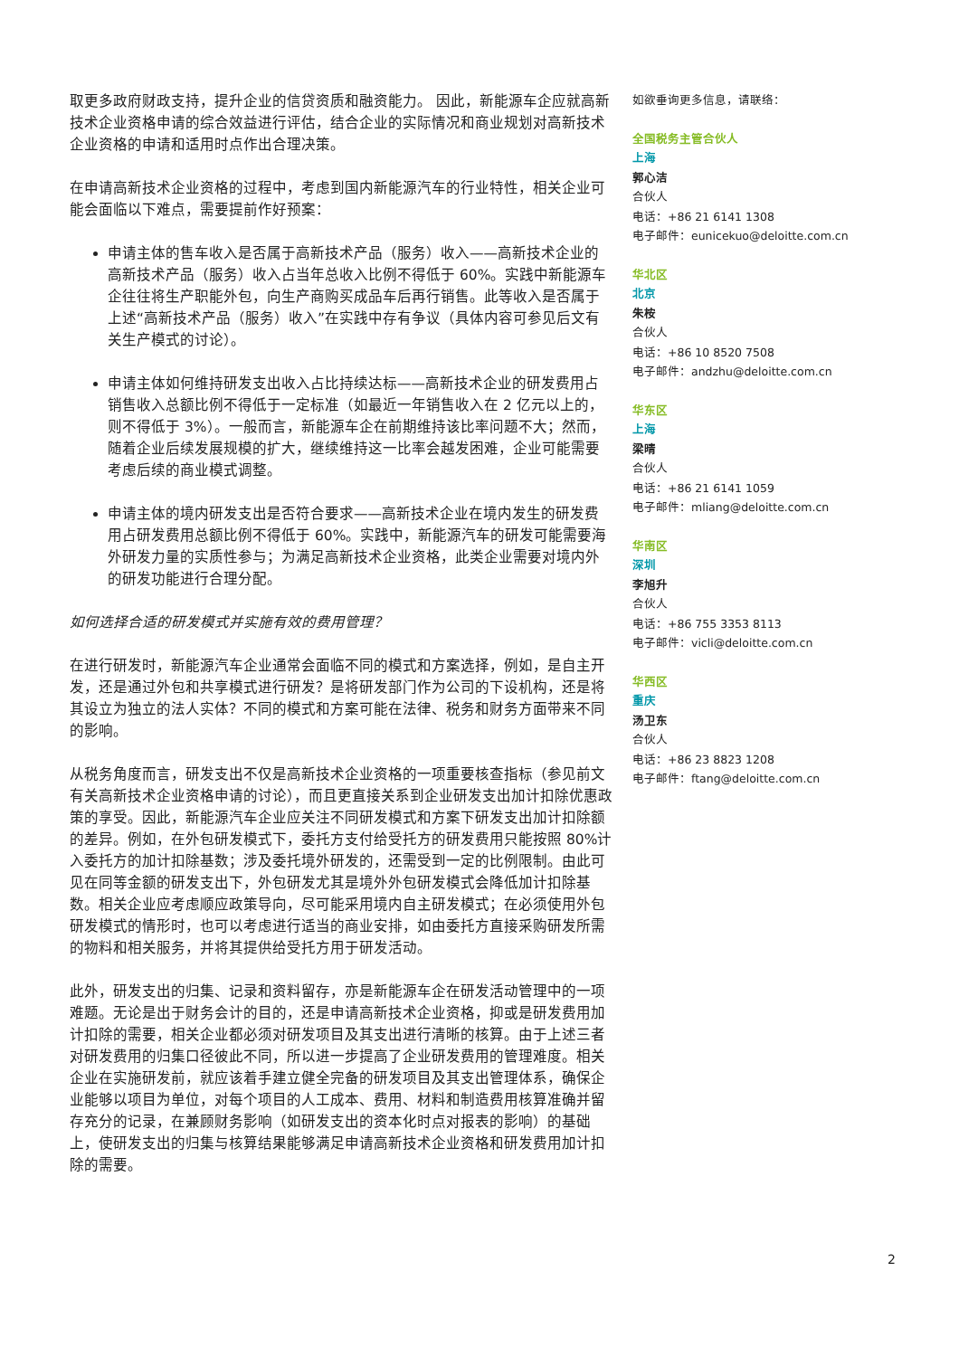取更多政府财政支持，提升企业的信贷资质和融资能力。 因此，新能源车企应就高新技术企业资格申请的综合效益进行评估，结合企业的实际情况和商业规划对高新技术企业资格的申请和适用时点作出合理决策。
在申请高新技术企业资格的过程中，考虑到国内新能源汽车的行业特性，相关企业可能会面临以下难点，需要提前作好预案：
申请主体的售车收入是否属于高新技术产品（服务）收入——高新技术企业的高新技术产品（服务）收入占当年总收入比例不得低于 60%。实践中新能源车企往往将生产职能外包，向生产商购买成品车后再行销售。此等收入是否属于上述“高新技术产品（服务）收入”在实践中存有争议（具体内容可参见后文有关生产模式的讨论）。
申请主体如何维持研发支出收入占比持续达标——高新技术企业的研发费用占销售收入总额比例不得低于一定标准（如最近一年销售收入在 2 亿元以上的，则不得低于 3%）。一般而言，新能源车企在前期维持该比率问题不大；然而，随着企业后续发展规模的扩大，继续维持这一比率会越发困难，企业可能需要考虑后续的商业模式调整。
申请主体的境内研发支出是否符合要求——高新技术企业在境内发生的研发费用占研发费用总额比例不得低于 60%。实践中，新能源汽车的研发可能需要海外研发力量的实质性参与；为满足高新技术企业资格，此类企业需要对境内外的研发功能进行合理分配。
如何选择合适的研发模式并实施有效的费用管理？
在进行研发时，新能源汽车企业通常会面临不同的模式和方案选择，例如，是自主开发，还是通过外包和共享模式进行研发？是将研发部门作为公司的下设机构，还是将其设立为独立的法人实体？不同的模式和方案可能在法律、税务和财务方面带来不同的影响。
从税务角度而言，研发支出不仅是高新技术企业资格的一项重要核查指标（参见前文有关高新技术企业资格申请的讨论），而且更直接关系到企业研发支出加计扣除优惠政策的享受。因此，新能源汽车企业应关注不同研发模式和方案下研发支出加计扣除额的差异。例如，在外包研发模式下，委托方支付给受托方的研发费用只能按照 80%计入委托方的加计扣除基数；涉及委托境外研发的，还需受到一定的比例限制。由此可见在同等金额的研发支出下，外包研发尤其是境外外包研发模式会降低加计扣除基数。相关企业应考虑顺应政策导向，尽可能采用境内自主研发模式；在必须使用外包研发模式的情形时，也可以考虑进行适当的商业安排，如由委托方直接采购研发所需的物料和相关服务，并将其提供给受托方用于研发活动。
此外，研发支出的归集、记录和资料留存，亦是新能源车企在研发活动管理中的一项难题。无论是出于财务会计的目的，还是申请高新技术企业资格，抑或是研发费用加计扣除的需要，相关企业都必须对研发项目及其支出进行清晰的核算。由于上述三者对研发费用的归集口径彼此不同，所以进一步提高了企业研发费用的管理难度。相关企业在实施研发前，就应该着手建立健全完备的研发项目及其支出管理体系，确保企业能够以项目为单位，对每个项目的人工成本、费用、材料和制造费用核算准确并留存充分的记录，在兼顾财务影响（如研发支出的资本化时点对报表的影响）的基础上，使研发支出的归集与核算结果能够满足申请高新技术企业资格和研发费用加计扣除的需要。
如欲垂询更多信息，请联络：
全国税务主管合伙人
上海
郭心洁
合伙人
电话：+86 21 6141 1308
电子邮件：eunicekuo@deloitte.com.cn
华北区
北京
朱桉
合伙人
电话：+86 10 8520 7508
电子邮件：andzhu@deloitte.com.cn
华东区
上海
梁晴
合伙人
电话：+86 21 6141 1059
电子邮件：mliang@deloitte.com.cn
华南区
深圳
李旭升
合伙人
电话：+86 755 3353 8113
电子邮件：vicli@deloitte.com.cn
华西区
重庆
汤卫东
合伙人
电话：+86 23 8823 1208
电子邮件：ftang@deloitte.com.cn
2